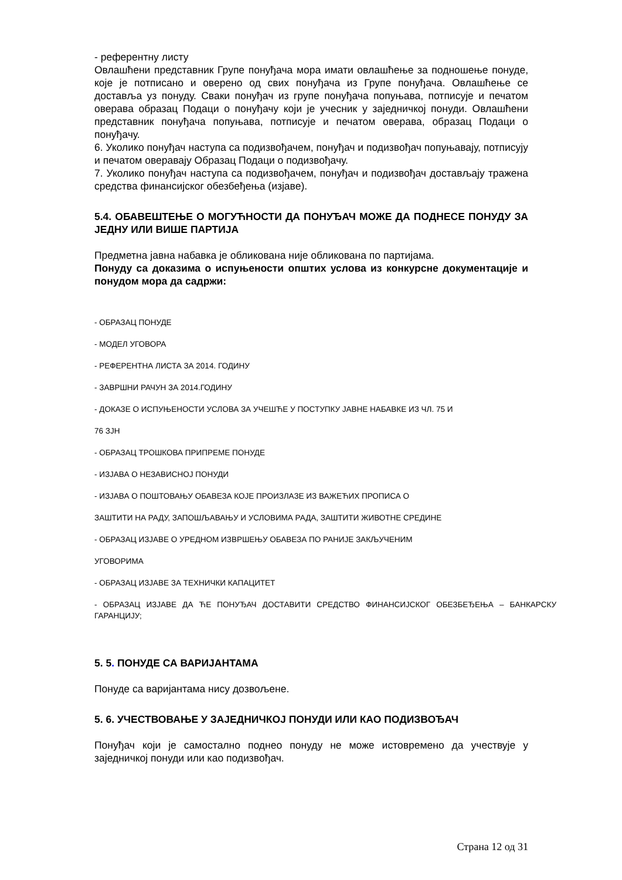- референтну листу
Овлашћени представник Групе понуђача мора имати овлашћење за подношење понуде, које је потписано и оверено од свих понуђача из Групе понуђача. Овлашћење се доставља уз понуду. Сваки понуђач из групе понуђача попуњава, потписује и печатом оверава образац Подаци о понуђачу који је учесник у заједничкој понуди. Овлашћени представник понуђача попуњава, потписује и печатом оверава, образац Подаци о понуђачу.
6. Уколико понуђач наступа са подизвођачем, понуђач и подизвођач попуњавају, потписују и печатом оверавају Образац Подаци о подизвођачу.
7. Уколико понуђач наступа са подизвођачем, понуђач и подизвођач достављају тражена средства финансијског обезбеђења (изјаве).
5.4. ОБАВЕШТЕЊЕ О МОГУЋНОСТИ ДА ПОНУЂАЧ МОЖЕ ДА ПОДНЕСЕ ПОНУДУ ЗА ЈЕДНУ ИЛИ ВИШЕ ПАРТИЈА
Предметна јавна набавка је обликована није обликована по партијама.
Понуду са доказима о испуњености општих услова из конкурсне документације и понудом мора да садржи:
- ОБРАЗАЦ ПОНУДЕ
- МОДЕЛ УГОВОРА
- РЕФЕРЕНТНА ЛИСТА ЗА 2014. ГОДИНУ
- ЗАВРШНИ РАЧУН ЗА 2014.ГОДИНУ
- ДОКАЗЕ О ИСПУЊЕНОСТИ УСЛОВА ЗА УЧЕШЋЕ У ПОСТУПКУ ЈАВНЕ НАБАВКЕ ИЗ ЧЛ. 75 И
76 ЗЈН
- ОБРАЗАЦ ТРОШКОВА ПРИПРЕМЕ ПОНУДЕ
- ИЗЈАВА О НЕЗАВИСНОЈ ПОНУДИ
- ИЗЈАВА О ПОШТОВАЊУ ОБАВЕЗА КОЈЕ ПРОИЗЛАЗЕ ИЗ ВАЖЕЋИХ ПРОПИСА О
ЗАШТИТИ НА РАДУ, ЗАПОШЉАВАЊУ И УСЛОВИМА РАДА, ЗАШТИТИ ЖИВОТНЕ СРЕДИНЕ
- ОБРАЗАЦ ИЗЈАВЕ О УРЕДНОМ ИЗВРШЕЊУ ОБАВЕЗА ПО РАНИЈЕ ЗАКЉУЧЕНИМ
УГОВОРИМА
- ОБРАЗАЦ ИЗЈАВЕ ЗА ТЕХНИЧКИ КАПАЦИТЕТ
- ОБРАЗАЦ ИЗЈАВЕ ДА ЋЕ ПОНУЂАЧ ДОСТАВИТИ СРЕДСТВО ФИНАНСИЈСКОГ ОБЕЗБЕЂЕЊА – БАНКАРСКУ ГАРАНЦИЈУ;
5. 5. ПОНУДЕ СА ВАРИЈАНТАМА
Понуде са варијантама нису дозвољене.
5. 6. УЧЕСТВОВАЊЕ У ЗАЈЕДНИЧКОЈ ПОНУДИ ИЛИ КАО ПОДИЗВОЂАЧ
Понуђач који је самостално поднео понуду не може истовремено да учествује у заједничкој понуди или као подизвођач.
Страна 12 од 31